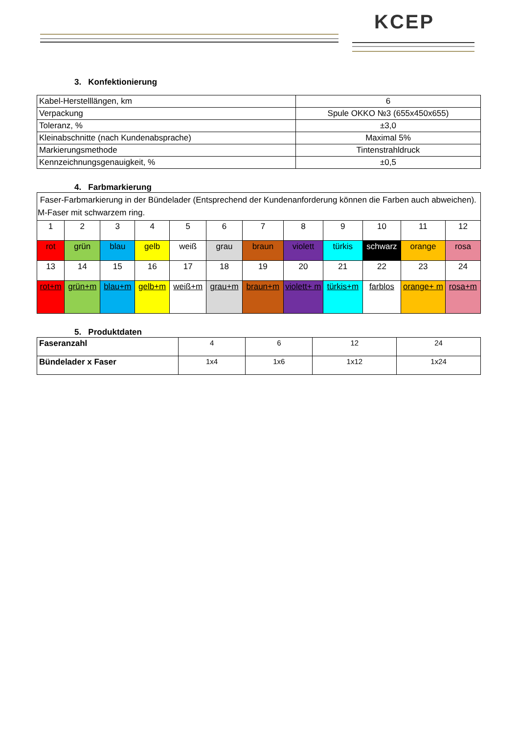KCEP
3. Konfektionierung
| Kabel-Herstelllängen, km | 6 |
| Verpackung | Spule OKKO №3 (655x450x655) |
| Toleranz, % | ±3,0 |
| Kleinabschnitte (nach Kundenabsprache) | Maximal 5% |
| Markierungsmethode | Tintenstrahldruck |
| Kennzeichnungsgenauigkeit, % | ±0,5 |
4. Farbmarkierung
| Faser-Farbmarkierung in der Bündelader (Entsprechend der Kundenanforderung können die Farben auch abweichen). M-Faser mit schwarzem ring. | | | | | | | | | | | |
| 1 | 2 | 3 | 4 | 5 | 6 | 7 | 8 | 9 | 10 | 11 | 12 |
| rot | grün | blau | gelb | weiß | grau | braun | violett | türkis | schwarz | orange | rosa |
| 13 | 14 | 15 | 16 | 17 | 18 | 19 | 20 | 21 | 22 | 23 | 24 |
| rot+m | grün+m | blau+m | gelb+m | weiß+m | grau+m | braun+m | violett+ m | türkis+m | farblos | orange+ m | rosa+m |
5. Produktdaten
| Faseranzahl | 4 | 6 | 12 | 24 |
| Bündelader x Faser | 1x4 | 1x6 | 1x12 | 1x24 |